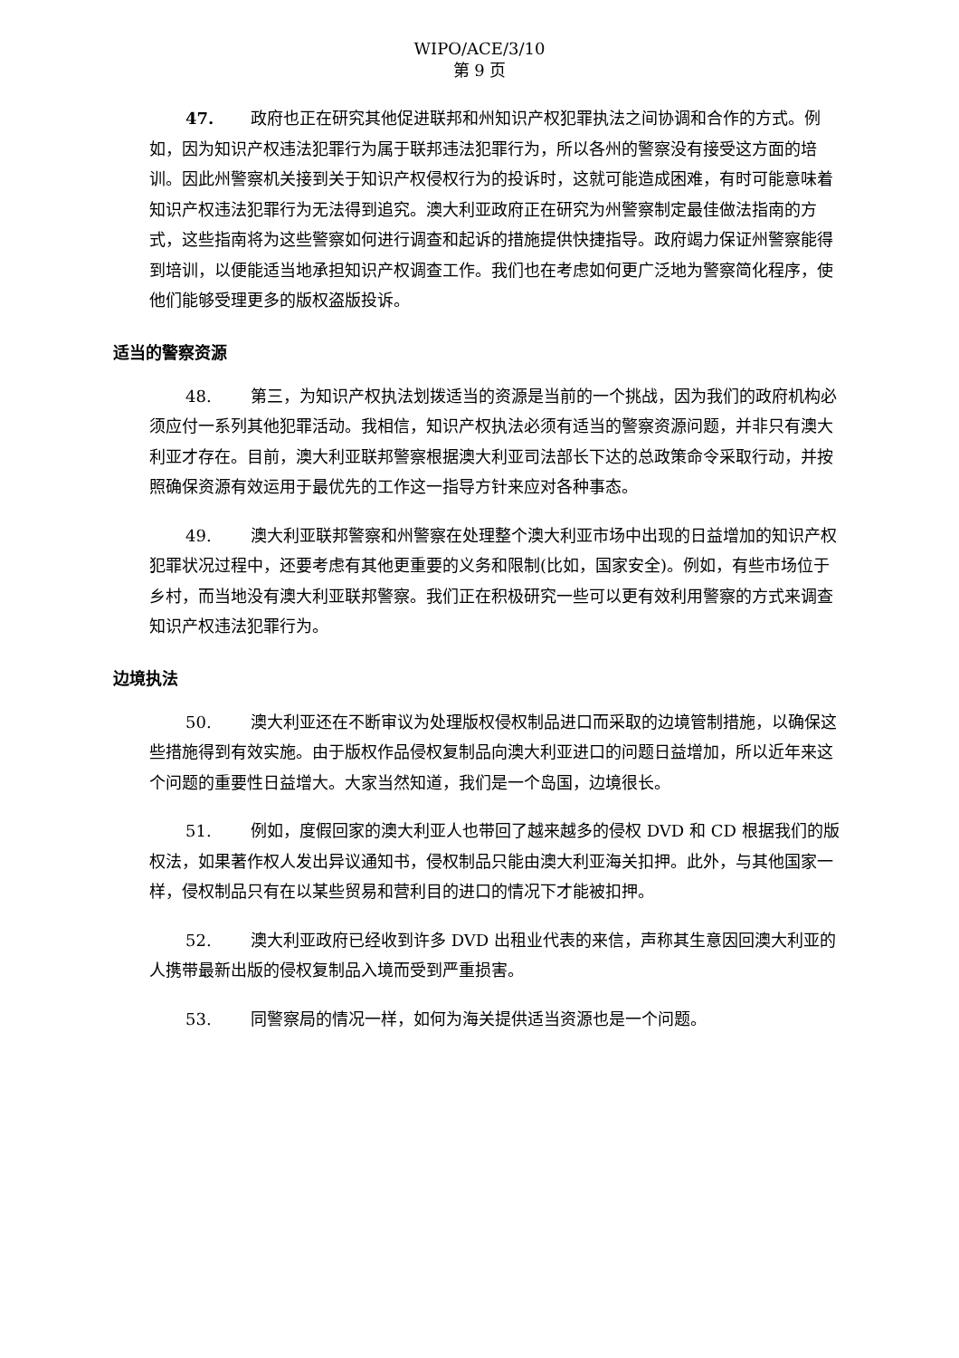WIPO/ACE/3/10
第 9 页
47. 政府也正在研究其他促进联邦和州知识产权犯罪执法之间协调和合作的方式。例如，因为知识产权违法犯罪行为属于联邦违法犯罪行为，所以各州的警察没有接受这方面的培训。因此州警察机关接到关于知识产权侵权行为的投诉时，这就可能造成困难，有时可能意味着知识产权违法犯罪行为无法得到追究。澳大利亚政府正在研究为州警察制定最佳做法指南的方式，这些指南将为这些警察如何进行调查和起诉的措施提供快捷指导。政府竭力保证州警察能得到培训，以便能适当地承担知识产权调查工作。我们也在考虑如何更广泛地为警察简化程序，使他们能够受理更多的版权盗版投诉。
适当的警察资源
48. 第三，为知识产权执法划拨适当的资源是当前的一个挑战，因为我们的政府机构必须应付一系列其他犯罪活动。我相信，知识产权执法必须有适当的警察资源问题，并非只有澳大利亚才存在。目前，澳大利亚联邦警察根据澳大利亚司法部长下达的总政策命令采取行动，并按照确保资源有效运用于最优先的工作这一指导方针来应对各种事态。
49. 澳大利亚联邦警察和州警察在处理整个澳大利亚市场中出现的日益增加的知识产权犯罪状况过程中，还要考虑有其他更重要的义务和限制(比如，国家安全)。例如，有些市场位于乡村，而当地没有澳大利亚联邦警察。我们正在积极研究一些可以更有效利用警察的方式来调查知识产权违法犯罪行为。
边境执法
50. 澳大利亚还在不断审议为处理版权侵权制品进口而采取的边境管制措施，以确保这些措施得到有效实施。由于版权作品侵权复制品向澳大利亚进口的问题日益增加，所以近年来这个问题的重要性日益增大。大家当然知道，我们是一个岛国，边境很长。
51. 例如，度假回家的澳大利亚人也带回了越来越多的侵权 DVD 和 CD 根据我们的版权法，如果著作权人发出异议通知书，侵权制品只能由澳大利亚海关扣押。此外，与其他国家一样，侵权制品只有在以某些贸易和营利目的进口的情况下才能被扣押。
52. 澳大利亚政府已经收到许多 DVD 出租业代表的来信，声称其生意因回澳大利亚的人携带最新出版的侵权复制品入境而受到严重损害。
53. 同警察局的情况一样，如何为海关提供适当资源也是一个问题。